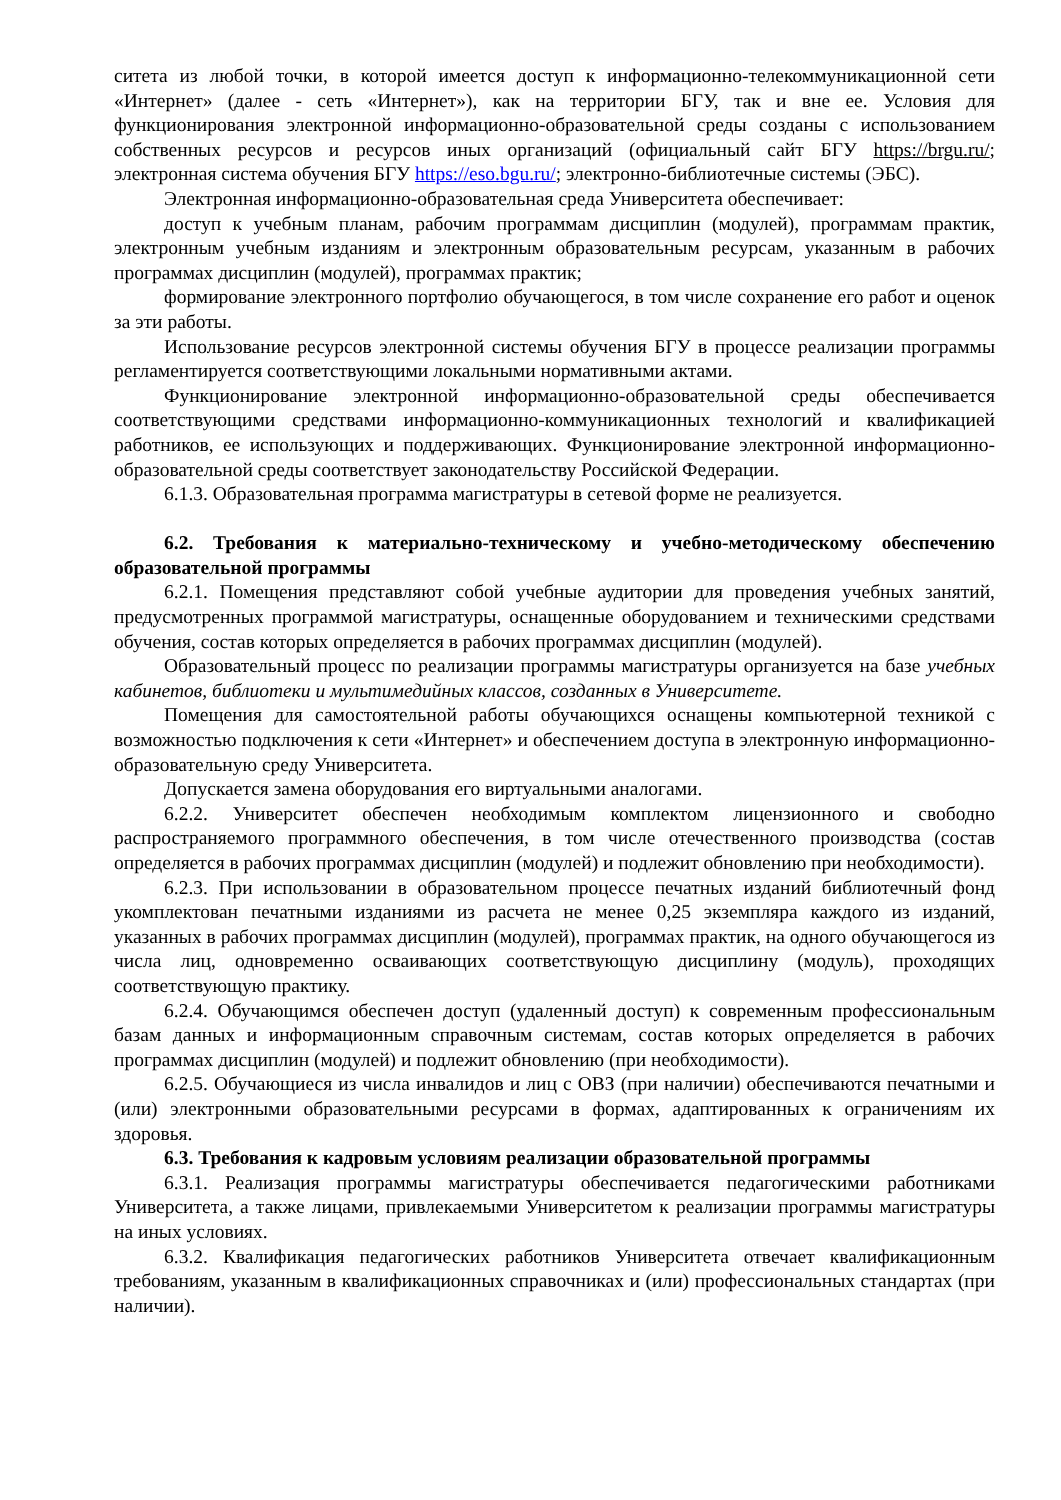ситета из любой точки, в которой имеется доступ к информационно-телекоммуникационной сети «Интернет» (далее - сеть «Интернет»), как на территории БГУ, так и вне ее. Условия для функционирования электронной информационно-образовательной среды созданы с использованием собственных ресурсов и ресурсов иных организаций (официальный сайт БГУ https://brgu.ru/; электронная система обучения БГУ https://eso.bgu.ru/; электронно-библиотечные системы (ЭБС).
Электронная информационно-образовательная среда Университета обеспечивает:
доступ к учебным планам, рабочим программам дисциплин (модулей), программам практик, электронным учебным изданиям и электронным образовательным ресурсам, указанным в рабочих программах дисциплин (модулей), программах практик;
формирование электронного портфолио обучающегося, в том числе сохранение его работ и оценок за эти работы.
Использование ресурсов электронной системы обучения БГУ в процессе реализации программы регламентируется соответствующими локальными нормативными актами.
Функционирование электронной информационно-образовательной среды обеспечивается соответствующими средствами информационно-коммуникационных технологий и квалификацией работников, ее использующих и поддерживающих. Функционирование электронной информационно-образовательной среды соответствует законодательству Российской Федерации.
6.1.3. Образовательная программа магистратуры в сетевой форме не реализуется.
6.2. Требования к материально-техническому и учебно-методическому обеспечению образовательной программы
6.2.1. Помещения представляют собой учебные аудитории для проведения учебных занятий, предусмотренных программой магистратуры, оснащенные оборудованием и техническими средствами обучения, состав которых определяется в рабочих программах дисциплин (модулей).
Образовательный процесс по реализации программы магистратуры организуется на базе учебных кабинетов, библиотеки и мультимедийных классов, созданных в Университете.
Помещения для самостоятельной работы обучающихся оснащены компьютерной техникой с возможностью подключения к сети «Интернет» и обеспечением доступа в электронную информационно-образовательную среду Университета.
Допускается замена оборудования его виртуальными аналогами.
6.2.2. Университет обеспечен необходимым комплектом лицензионного и свободно распространяемого программного обеспечения, в том числе отечественного производства (состав определяется в рабочих программах дисциплин (модулей) и подлежит обновлению при необходимости).
6.2.3. При использовании в образовательном процессе печатных изданий библиотечный фонд укомплектован печатными изданиями из расчета не менее 0,25 экземпляра каждого из изданий, указанных в рабочих программах дисциплин (модулей), программах практик, на одного обучающегося из числа лиц, одновременно осваивающих соответствующую дисциплину (модуль), проходящих соответствующую практику.
6.2.4. Обучающимся обеспечен доступ (удаленный доступ) к современным профессиональным базам данных и информационным справочным системам, состав которых определяется в рабочих программах дисциплин (модулей) и подлежит обновлению (при необходимости).
6.2.5. Обучающиеся из числа инвалидов и лиц с ОВЗ (при наличии) обеспечиваются печатными и (или) электронными образовательными ресурсами в формах, адаптированных к ограничениям их здоровья.
6.3. Требования к кадровым условиям реализации образовательной программы
6.3.1. Реализация программы магистратуры обеспечивается педагогическими работниками Университета, а также лицами, привлекаемыми Университетом к реализации программы магистратуры на иных условиях.
6.3.2. Квалификация педагогических работников Университета отвечает квалификационным требованиям, указанным в квалификационных справочниках и (или) профессиональных стандартах (при наличии).